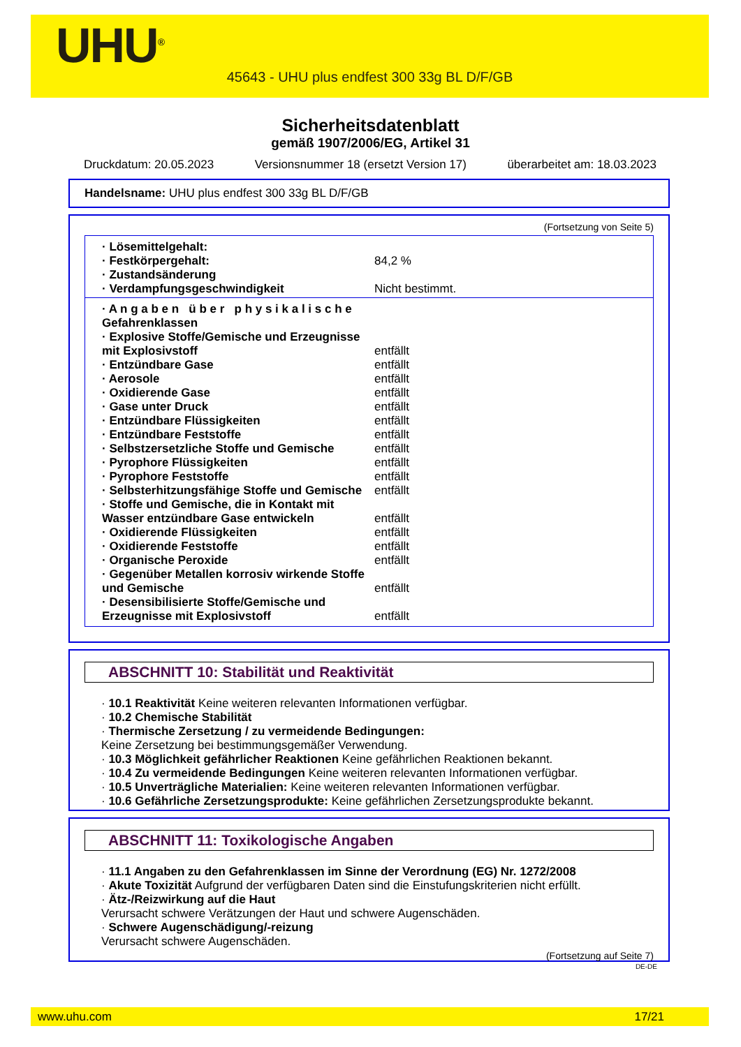UHU<sup>®</sup>
45643 - UHU plus endfest 300 33g BL D/F/GB
Sicherheitsdatenblatt
gemäß 1907/2006/EG, Artikel 31
Druckdatum: 20.05.2023 Versionsnummer 18 (ersetzt Version 17) überarbeitet am: 18.03.2023
Handelsname: UHU plus endfest 300 33g BL D/F/GB
(Fortsetzung von Seite 5)
| · Lösemittelgehalt: | |
| · Festkörpergehalt: | 84,2 % |
| · Zustandsänderung | |
| · Verdampfungsgeschwindigkeit | Nicht bestimmt. |
| · A n g a b e n ü b e r p h y s i k a l i s c h e Gefahrenklassen | |
| · Explosive Stoffe/Gemische und Erzeugnisse mit Explosivstoff | entfällt |
| · Entzündbare Gase | entfällt |
| · Aerosole | entfällt |
| · Oxidierende Gase | entfällt |
| · Gase unter Druck | entfällt |
| · Entzündbare Flüssigkeiten | entfällt |
| · Entzündbare Feststoffe | entfällt |
| · Selbstzersetzliche Stoffe und Gemische | entfällt |
| · Pyrophore Flüssigkeiten | entfällt |
| · Pyrophore Feststoffe | entfällt |
| · Selbsterhitzungsfähige Stoffe und Gemische | entfällt |
| · Stoffe und Gemische, die in Kontakt mit Wasser entzündbare Gase entwickeln | entfällt |
| · Oxidierende Flüssigkeiten | entfällt |
| · Oxidierende Feststoffe | entfällt |
| · Organische Peroxide | entfällt |
| · Gegenüber Metallen korrosiv wirkende Stoffe und Gemische | entfällt |
| · Desensibilisierte Stoffe/Gemische und Erzeugnisse mit Explosivstoff | entfällt |
ABSCHNITT 10: Stabilität und Reaktivität
· 10.1 Reaktivität Keine weiteren relevanten Informationen verfügbar.
· 10.2 Chemische Stabilität
· Thermische Zersetzung / zu vermeidende Bedingungen:
Keine Zersetzung bei bestimmungsgemäßer Verwendung.
· 10.3 Möglichkeit gefährlicher Reaktionen Keine gefährlichen Reaktionen bekannt.
· 10.4 Zu vermeidende Bedingungen Keine weiteren relevanten Informationen verfügbar.
· 10.5 Unverträgliche Materialien: Keine weiteren relevanten Informationen verfügbar.
· 10.6 Gefährliche Zersetzungsprodukte: Keine gefährlichen Zersetzungsprodukte bekannt.
ABSCHNITT 11: Toxikologische Angaben
· 11.1 Angaben zu den Gefahrenklassen im Sinne der Verordnung (EG) Nr. 1272/2008
· Akute Toxizität Aufgrund der verfügbaren Daten sind die Einstufungskriterien nicht erfüllt.
· Ätz-/Reizwirkung auf die Haut
Verursacht schwere Verätzungen der Haut und schwere Augenschäden.
· Schwere Augenschädigung/-reizung
Verursacht schwere Augenschäden.
(Fortsetzung auf Seite 7)
DE-DE
www.uhu.com 17/21